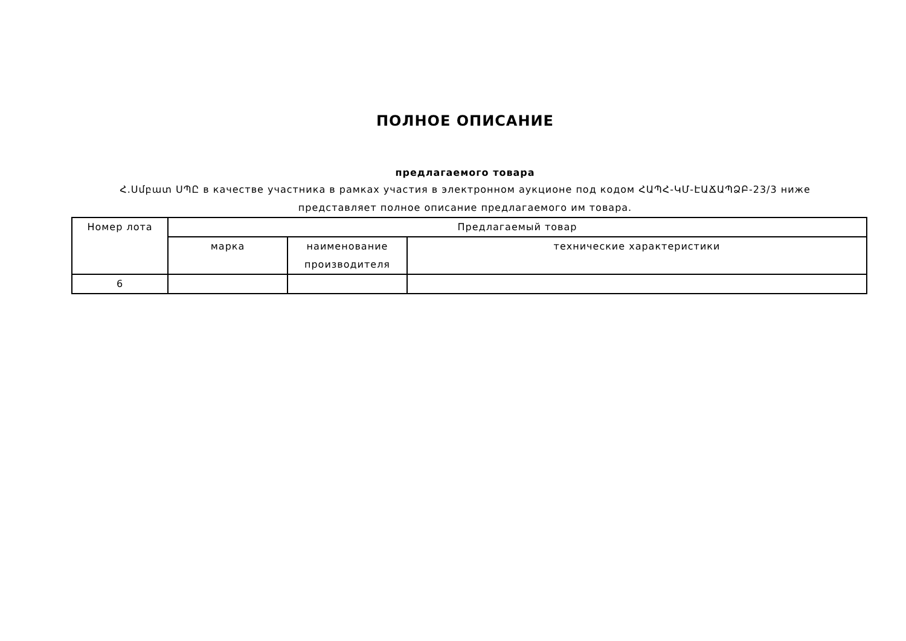ПОЛНОЕ ОПИСАНИЕ
предлагаемого товара
Հ.Սմբատ ՍՊԸ в качестве участника в рамках участия в электронном аукционе под кодом ՀԱՊՀ-ԿՄ-ԷԱՃԱՊՁԲ-23/3 ниже представляет полное описание предлагаемого им товара.
| Номер лота | Предлагаемый товар | | |
| | марка | наименование производителя | технические характеристики |
| 6 | | | |